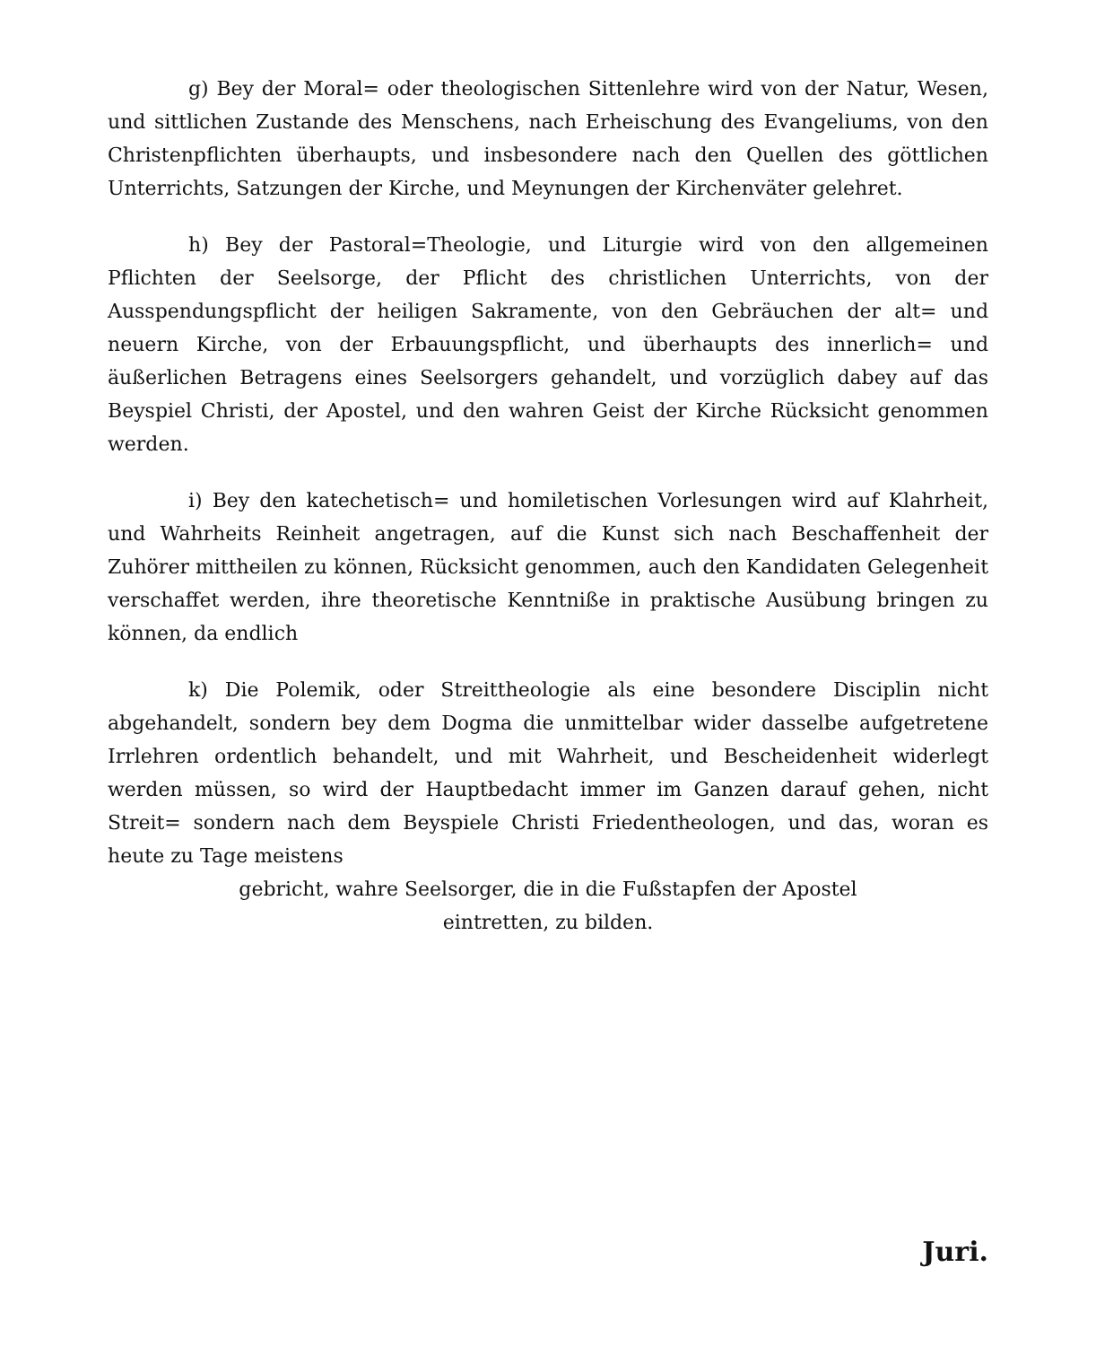g) Bey der Moral= oder theologischen Sittenlehre wird von der Natur, Wesen, und sittlichen Zustande des Menschens, nach Erheischung des Evangeliums, von den Christenpflichten überhaupts, und insbesondere nach den Quellen des göttlichen Unterrichts, Satzungen der Kirche, und Meynungen der Kirchenväter gelehret.
h) Bey der Pastoral=Theologie, und Liturgie wird von den allgemeinen Pflichten der Seelsorge, der Pflicht des christlichen Unterrichts, von der Ausspendungspflicht der heiligen Sakramente, von den Gebräuchen der alt= und neuern Kirche, von der Erbauungspflicht, und überhaupts des innerlich= und äußerlichen Betragens eines Seelsorgers gehandelt, und vorzüglich dabey auf das Beyspiel Christi, der Apostel, und den wahren Geist der Kirche Rücksicht genommen werden.
i) Bey den katechetisch= und homiletischen Vorlesungen wird auf Klahrheit, und Wahrheits Reinheit angetragen, auf die Kunst sich nach Beschaffenheit der Zuhörer mittheilen zu können, Rücksicht genommen, auch den Kandidaten Gelegenheit verschaffet werden, ihre theoretische Kenntniße in praktische Ausübung bringen zu können, da endlich
k) Die Polemik, oder Streittheologie als eine besondere Disciplin nicht abgehandelt, sondern bey dem Dogma die unmittelbar wider dasselbe aufgetretene Irrlehren ordentlich behandelt, und mit Wahrheit, und Bescheidenheit widerlegt werden müssen, so wird der Hauptbedacht immer im Ganzen darauf gehen, nicht Streit= sondern nach dem Beyspiele Christi Friedentheologen, und das, woran es heute zu Tage meistens
gebricht, wahre Seelsorger, die in die Fußstapfen der Apostel
eintretten, zu bilden.
Juri.